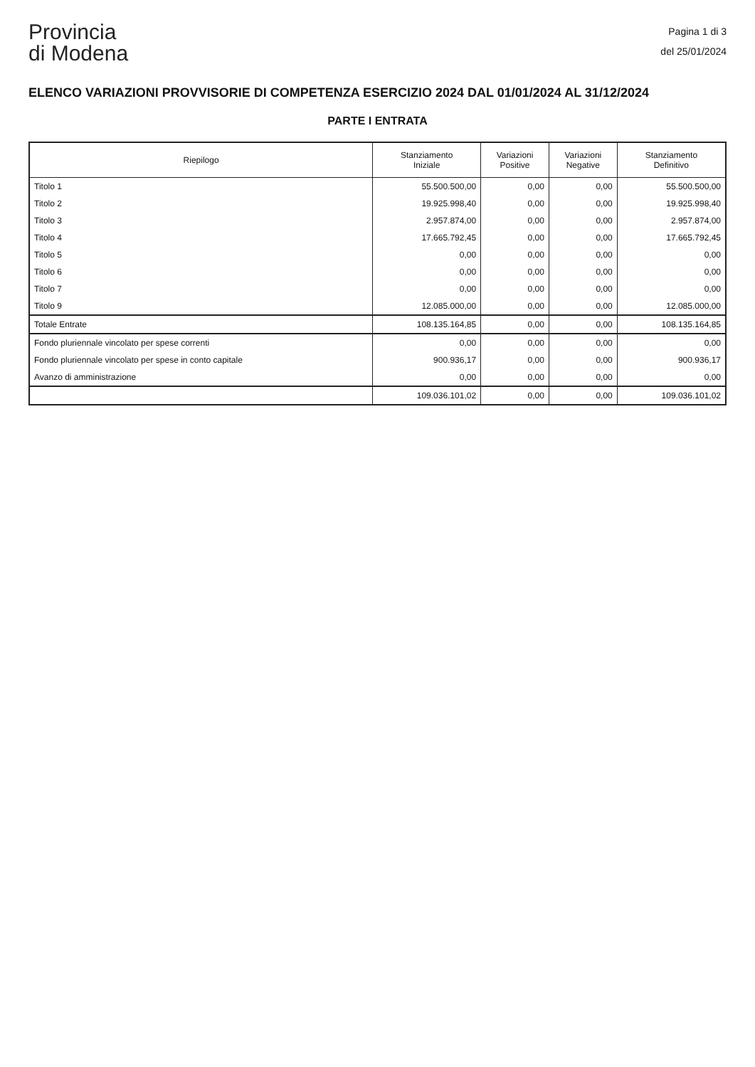Provincia
di Modena
Pagina 1 di 3
del 25/01/2024
ELENCO VARIAZIONI PROVVISORIE DI COMPETENZA ESERCIZIO 2024 DAL 01/01/2024 AL 31/12/2024
PARTE I ENTRATA
| Riepilogo | Stanziamento Iniziale | Variazioni Positive | Variazioni Negative | Stanziamento Definitivo |
| --- | --- | --- | --- | --- |
| Titolo 1 | 55.500.500,00 | 0,00 | 0,00 | 55.500.500,00 |
| Titolo 2 | 19.925.998,40 | 0,00 | 0,00 | 19.925.998,40 |
| Titolo 3 | 2.957.874,00 | 0,00 | 0,00 | 2.957.874,00 |
| Titolo 4 | 17.665.792,45 | 0,00 | 0,00 | 17.665.792,45 |
| Titolo 5 | 0,00 | 0,00 | 0,00 | 0,00 |
| Titolo 6 | 0,00 | 0,00 | 0,00 | 0,00 |
| Titolo 7 | 0,00 | 0,00 | 0,00 | 0,00 |
| Titolo 9 | 12.085.000,00 | 0,00 | 0,00 | 12.085.000,00 |
| Totale Entrate | 108.135.164,85 | 0,00 | 0,00 | 108.135.164,85 |
| Fondo pluriennale vincolato per spese correnti | 0,00 | 0,00 | 0,00 | 0,00 |
| Fondo pluriennale vincolato per spese in conto capitale | 900.936,17 | 0,00 | 0,00 | 900.936,17 |
| Avanzo di amministrazione | 0,00 | 0,00 | 0,00 | 0,00 |
| | 109.036.101,02 | 0,00 | 0,00 | 109.036.101,02 |